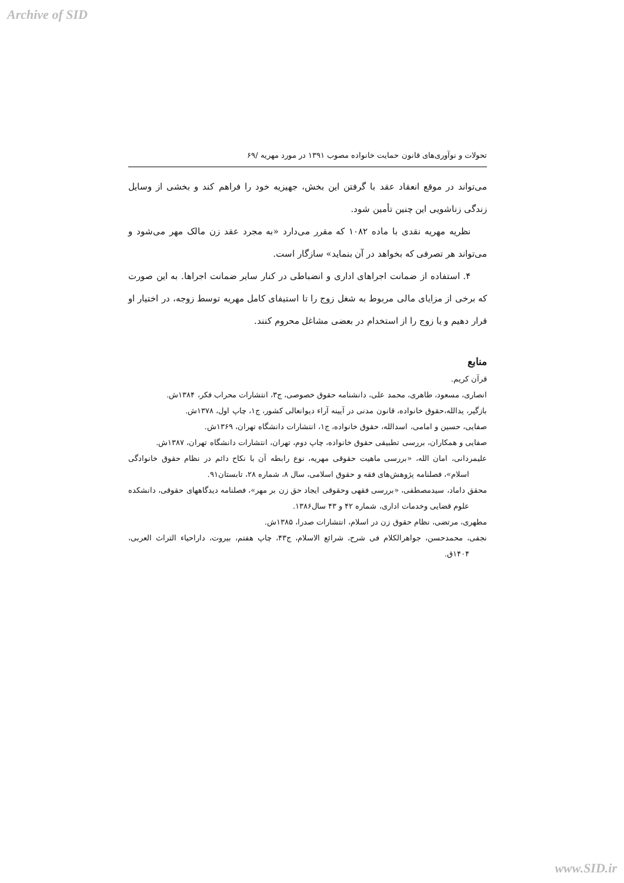Archive of SID
تحولات و نوآوری‌های قانون حمایت خانواده مصوب ۱۳۹۱ در مورد مهریه /۶۹
می‌تواند در موقع انعقاد عقد با گرفتن این بخش، جهیزیه خود را فراهم کند و بخشی از وسایل زندگی زناشویی این چنین تأمین شود.
نظریه مهریه نقدی با ماده ۱۰۸۲ که مقرر می‌دارد «به مجرد عقد زن مالک مهر می‌شود و می‌تواند هر تصرفی که بخواهد در آن بنماید» سازگار است.
۴. استفاده از ضمانت اجراهای اداری و انضباطی در کنار سایر ضمانت اجراها. به این صورت که برخی از مزایای مالی مربوط به شغل زوج را تا استیفای کامل مهریه توسط زوجه، در اختیار او قرار دهیم و یا زوج را از استخدام در بعضی مشاغل محروم کنند.
منابع
قرآن کریم.
انصاری، مسعود، طاهری، محمد علی، دانشنامه حقوق خصوصی، ج۳، انتشارات محراب فکر، ۱۳۸۴ش.
بازگیر، یدالله،حقوق خانواده، قانون مدنی در آیینه آراء دیوانعالی کشور، ج۱، چاپ اول، ۱۳۷۸ش.
صفایی، حسین و امامی، اسدالله، حقوق خانواده، ج۱، انتشارات دانشگاه تهران، ۱۳۶۹ش.
صفایی و همکاران، بررسی تطبیقی حقوق خانواده، چاپ دوم، تهران، انتشارات دانشگاه تهران، ۱۳۸۷ش.
علیمردانی، امان الله، «بررسی ماهیت حقوقی مهریه، نوع رابطه آن با نکاح دائم در نظام حقوق خانوادگی اسلام»، فصلنامه پژوهش‌های فقه و حقوق اسلامی، سال ۸، شماره ۲۸، تابستان۹۱.
محقق داماد، سیدمصطفی، «بررسی فقهی وحقوقی ایجاد حق زن بر مهر»، فصلنامه دیدگاههای حقوقی، دانشکده علوم قضایی وخدمات اداری، شماره ۴۲ و ۴۳ سال۱۳۸۶.
مطهری، مرتضی، نظام حقوق زن در اسلام، انتشارات صدرا، ۱۳۸۵ش.
نجفی، محمدحسن، جواهرالکلام فی شرح، شرائع الاسلام، ج۴۳، چاپ هفتم، بیروت، داراحیاء التراث العربی، ۱۴۰۴ق.
www.SID.ir